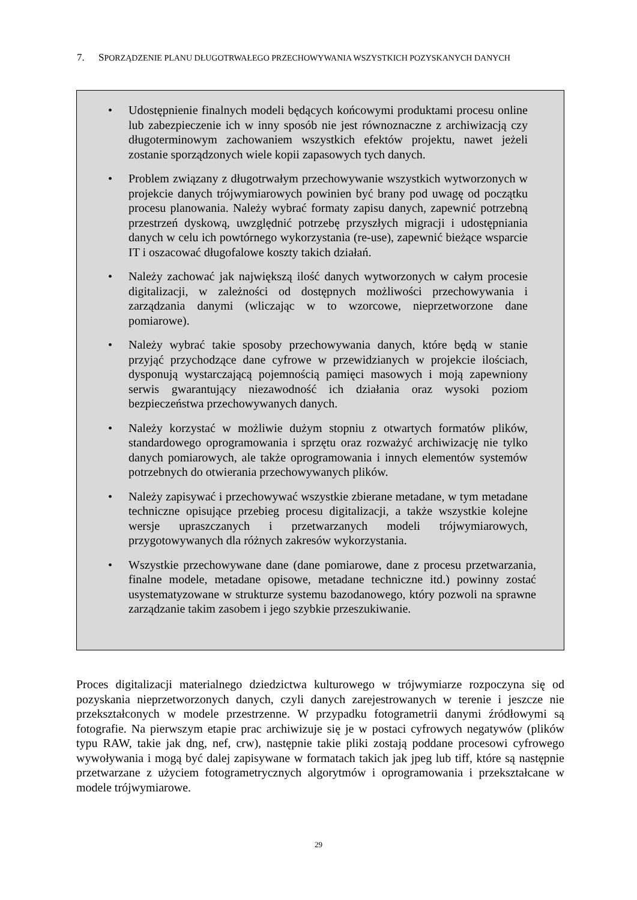7. SPORZĄDZENIE PLANU DŁUGOTRWAŁEGO PRZECHOWYWANIA WSZYSTKICH POZYSKANYCH DANYCH
• Udostępnienie finalnych modeli będących końcowymi produktami procesu online lub zabezpieczenie ich w inny sposób nie jest równoznaczne z archiwizacją czy długoterminowym zachowaniem wszystkich efektów projektu, nawet jeżeli zostanie sporządzonych wiele kopii zapasowych tych danych.
• Problem związany z długotrwałym przechowywanie wszystkich wytworzonych w projekcie danych trójwymiarowych powinien być brany pod uwagę od początku procesu planowania. Należy wybrać formaty zapisu danych, zapewnić potrzebną przestrzeń dyskową, uwzględnić potrzebę przyszłych migracji i udostępniania danych w celu ich powtórnego wykorzystania (re-use), zapewnić bieżące wsparcie IT i oszacować długofalowe koszty takich działań.
• Należy zachować jak największą ilość danych wytworzonych w całym procesie digitalizacji, w zależności od dostępnych możliwości przechowywania i zarządzania danymi (wliczając w to wzorcowe, nieprzetworzone dane pomiarowe).
• Należy wybrać takie sposoby przechowywania danych, które będą w stanie przyjąć przychodzące dane cyfrowe w przewidzianych w projekcie ilościach, dysponują wystarczającą pojemnością pamięci masowych i moją zapewniony serwis gwarantujący niezawodność ich działania oraz wysoki poziom bezpieczeństwa przechowywanych danych.
• Należy korzystać w możliwie dużym stopniu z otwartych formatów plików, standardowego oprogramowania i sprzętu oraz rozważyć archiwizację nie tylko danych pomiarowych, ale także oprogramowania i innych elementów systemów potrzebnych do otwierania przechowywanych plików.
• Należy zapisywać i przechowywać wszystkie zbierane metadane, w tym metadane techniczne opisujące przebieg procesu digitalizacji, a także wszystkie kolejne wersje upraszczanych i przetwarzanych modeli trójwymiarowych, przygotowywanych dla różnych zakresów wykorzystania.
• Wszystkie przechowywane dane (dane pomiarowe, dane z procesu przetwarzania, finalne modele, metadane opisowe, metadane techniczne itd.) powinny zostać usystematyzowane w strukturze systemu bazodanowego, który pozwoli na sprawne zarządzanie takim zasobem i jego szybkie przeszukiwanie.
Proces digitalizacji materialnego dziedzictwa kulturowego w trójwymiarze rozpoczyna się od pozyskania nieprzetworzonych danych, czyli danych zarejestrowanych w terenie i jeszcze nie przekształconych w modele przestrzenne. W przypadku fotogrametrii danymi źródłowymi są fotografie. Na pierwszym etapie prac archiwizuje się je w postaci cyfrowych negatywów (plików typu RAW, takie jak dng, nef, crw), następnie takie pliki zostają poddane procesowi cyfrowego wywoływania i mogą być dalej zapisywane w formatach takich jak jpeg lub tiff, które są następnie przetwarzane z użyciem fotogrametrycznych algorytmów i oprogramowania i przekształcane w modele trójwymiarowe.
29